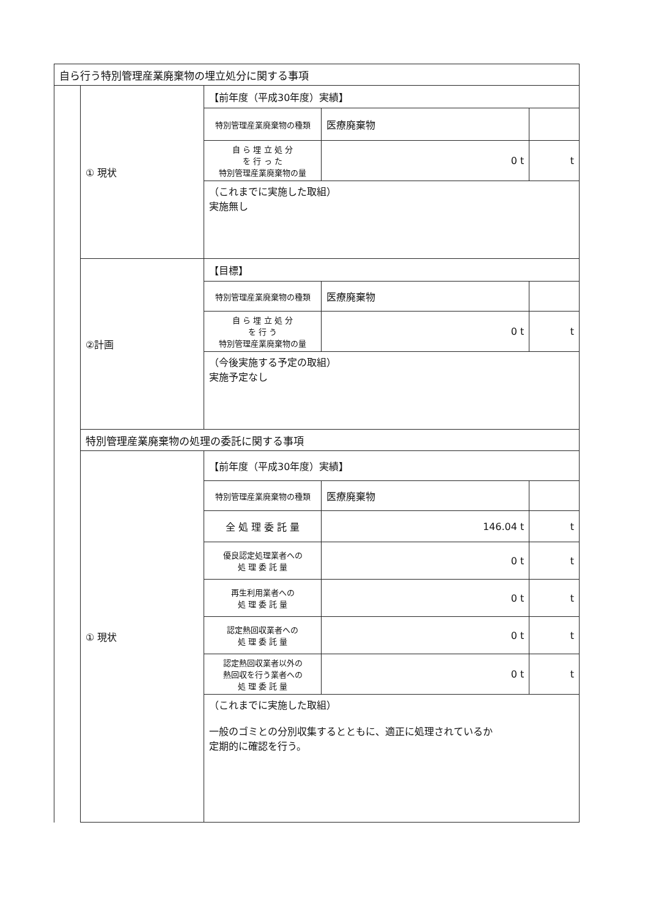| 自ら行う特別管理産業廃棄物の埋立処分に関する事項 | | | | |
| | ① 現状 | 【前年度（平成30年度）実績】 | | |
| | | 特別管理産業廃棄物の種類 | 医療廃棄物 | |
| | | 自 ら 埋 立 処 分 を 行 っ た 特別管理産業廃棄物の量 | 0 t | t |
| | | （これまでに実施した取組） 実施無し | | |
| | ②計画 | 【目標】 | | |
| | | 特別管理産業廃棄物の種類 | 医療廃棄物 | |
| | | 自 ら 埋 立 処 分 を 行 う 特別管理産業廃棄物の量 | 0 t | t |
| | | （今後実施する予定の取組） 実施予定なし | | |
| | 特別管理産業廃棄物の処理の委託に関する事項 | | | |
| | ① 現状 | 【前年度（平成30年度）実績】 | | |
| | | 特別管理産業廃棄物の種類 | 医療廃棄物 | |
| | | 全 処 理 委 託 量 | 146.04 t | t |
| | | 優良認定処理業者への 処 理 委 託 量 | 0 t | t |
| | | 再生利用業者への 処 理 委 託 量 | 0 t | t |
| | | 認定熱回収業者への 処 理 委 託 量 | 0 t | t |
| | | 認定熱回収業者以外の 熱回収を行う業者への 処 理 委 託 量 | 0 t | t |
| | | （これまでに実施した取組） 一般のゴミとの分別収集するとともに、適正に処理されているか 定期的に確認を行う。 | | |